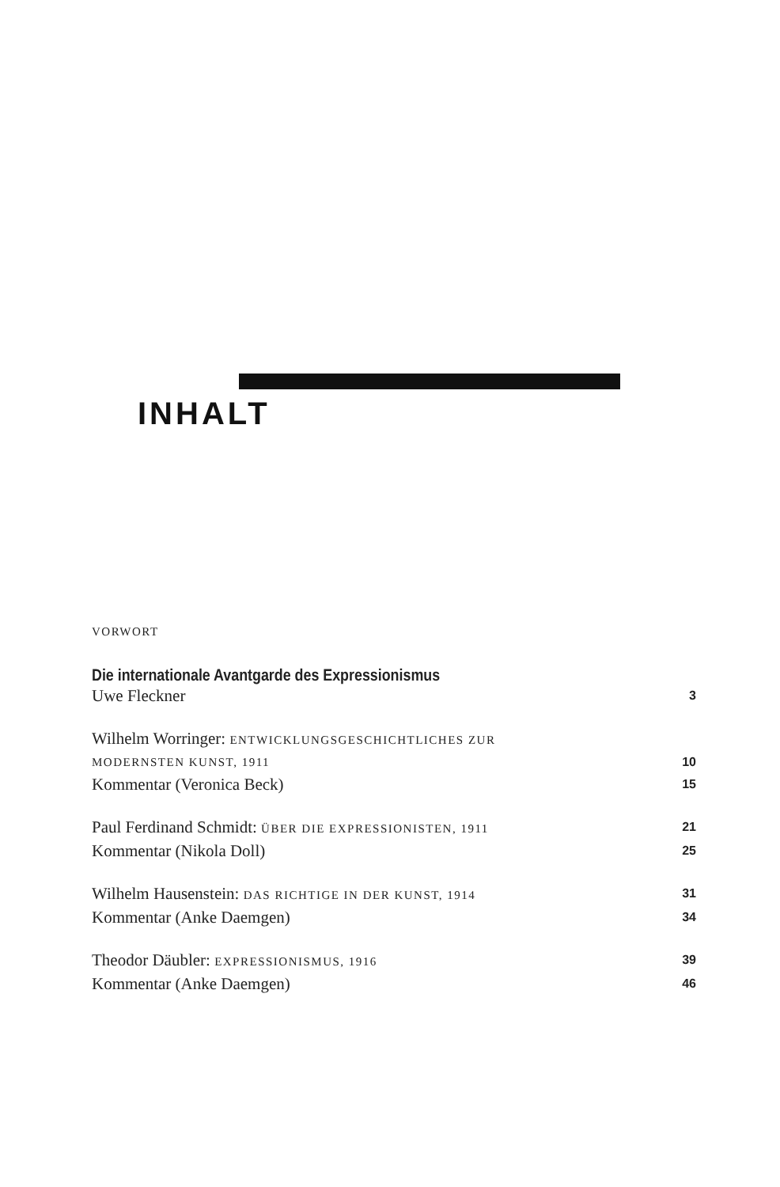INHALT
VORWORT
Die internationale Avantgarde des Expressionismus
Uwe Fleckner 3
Wilhelm Worringer: ENTWICKLUNGSGESCHICHTLICHES ZUR
MODERNSTEN KUNST, 1911 10
Kommentar (Veronica Beck) 15
Paul Ferdinand Schmidt: ÜBER DIE EXPRESSIONISTEN, 1911 21
Kommentar (Nikola Doll) 25
Wilhelm Hausenstein: DAS RICHTIGE IN DER KUNST, 1914 31
Kommentar (Anke Daemgen) 34
Theodor Däubler: EXPRESSIONISMUS, 1916 39
Kommentar (Anke Daemgen) 46